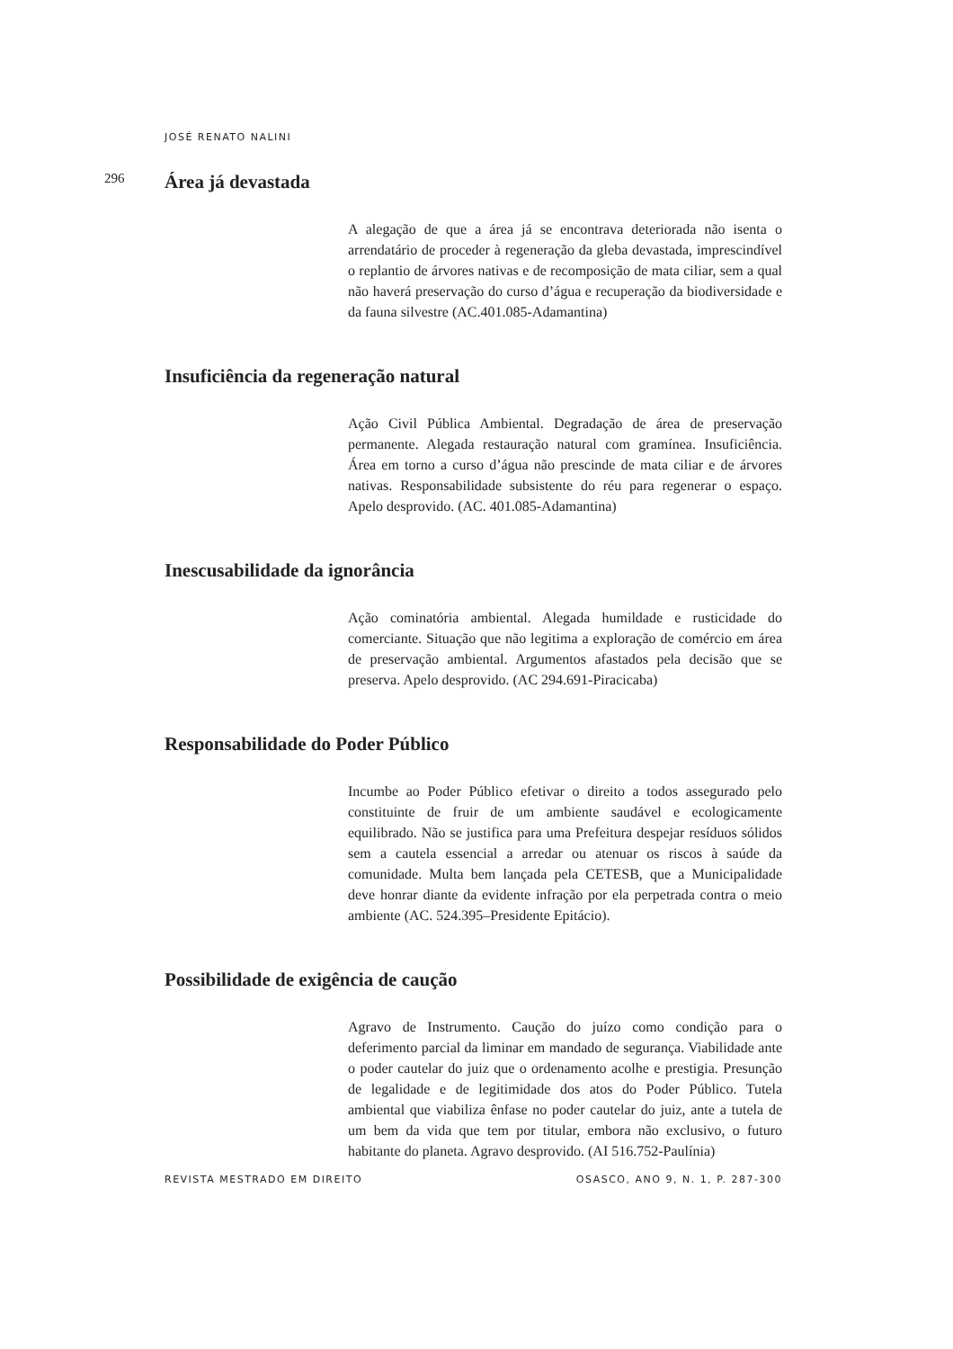JOSÉ RENATO NALINI
296
Área já devastada
A alegação de que a área já se encontrava deteriorada não isenta o arrendatário de proceder à regeneração da gleba devastada, imprescindível o replantio de árvores nativas e de recomposição de mata ciliar, sem a qual não haverá preservação do curso d’água e recuperação da biodiversidade e da fauna silvestre (AC.401.085-Adamantina)
Insuficiência da regeneração natural
Ação Civil Pública Ambiental. Degradação de área de preservação permanente. Alegada restauração natural com gramínea. Insuficiência. Área em torno a curso d’água não prescinde de mata ciliar e de árvores nativas. Responsabilidade subsistente do réu para regenerar o espaço. Apelo desprovido. (AC. 401.085-Adamantina)
Inescusabilidade da ignorância
Ação cominatória ambiental. Alegada humildade e rusticidade do comerciante. Situação que não legitima a exploração de comércio em área de preservação ambiental. Argumentos afastados pela decisão que se preserva. Apelo desprovido. (AC 294.691-Piracicaba)
Responsabilidade do Poder Público
Incumbe ao Poder Público efetivar o direito a todos assegurado pelo constituinte de fruir de um ambiente saudável e ecologicamente equilibrado. Não se justifica para uma Prefeitura despejar resíduos sólidos sem a cautela essencial a arredar ou atenuar os riscos à saúde da comunidade. Multa bem lançada pela CETESB, que a Municipalidade deve honrar diante da evidente infração por ela perpetrada contra o meio ambiente (AC. 524.395–Presidente Epitácio).
Possibilidade de exigência de caução
Agravo de Instrumento. Caução do juízo como condição para o deferimento parcial da liminar em mandado de segurança. Viabilidade ante o poder cautelar do juiz que o ordenamento acolhe e prestigia. Presunção de legalidade e de legitimidade dos atos do Poder Público. Tutela ambiental que viabiliza ênfase no poder cautelar do juiz, ante a tutela de um bem da vida que tem por titular, embora não exclusivo, o futuro habitante do planeta. Agravo desprovido. (AI 516.752-Paulínia)
REVISTA MESTRADO EM DIREITO OSASCO, ANO 9, N. 1, P. 287-300